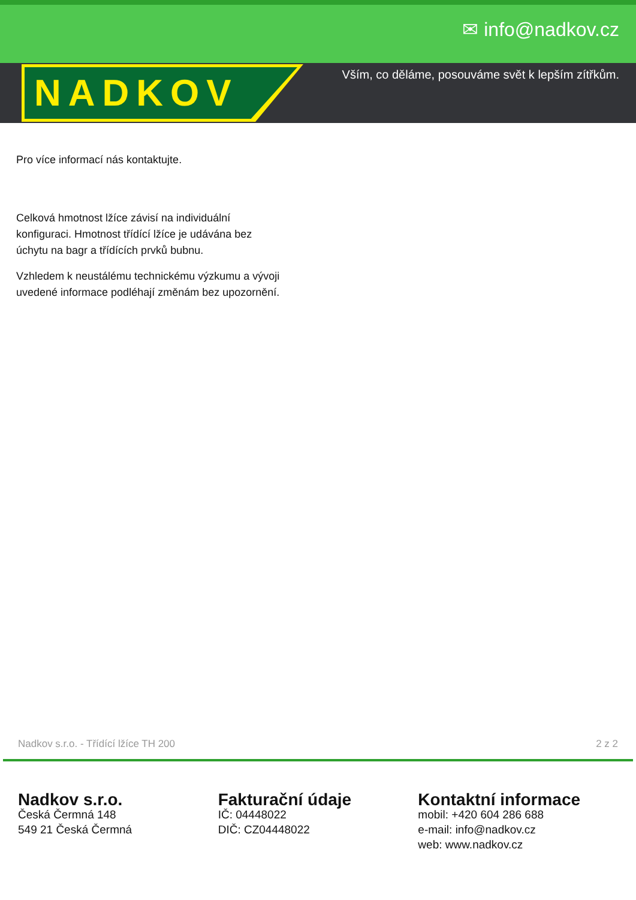✉ info@nadkov.cz
NADKOV
Vším, co děláme, posouváme svět k lepším zítřkům.
Pro více informací nás kontaktujte.
Celková hmotnost lžíce závisí na individuální konfiguraci. Hmotnost třídící lžíce je udávána bez úchytu na bagr a třídících prvků bubnu.
Vzhledem k neustálému technickému výzkumu a vývoji uvedené informace podléhají změnám bez upozornění.
Nadkov s.r.o. - Třídící lžíce TH 200 2 z 2
Nadkov s.r.o.
Česká Čermná 148
549 21 Česká Čermná
Fakturační údaje
IČ: 04448022
DIČ: CZ04448022
Kontaktní informace
mobil: +420 604 286 688
e-mail: info@nadkov.cz
web: www.nadkov.cz